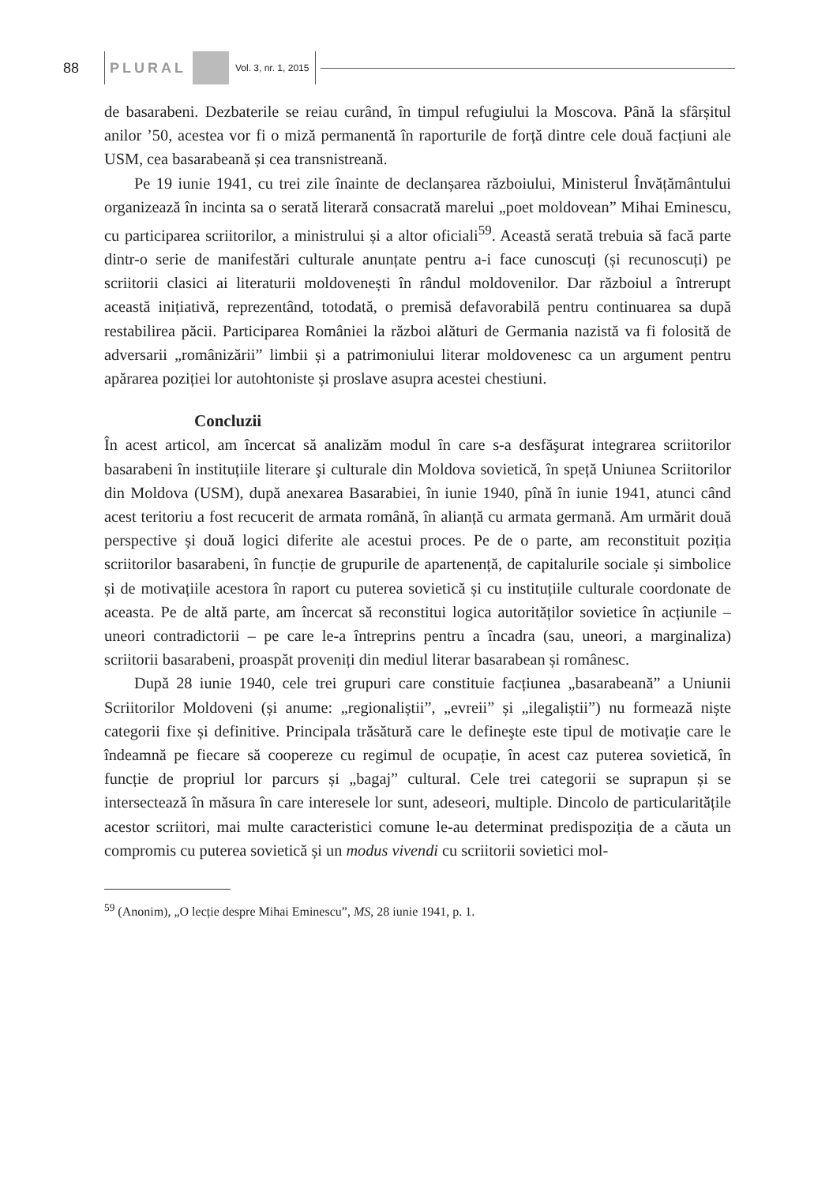88 PLURAL Vol. 3, nr. 1, 2015
de basarabeni. Dezbaterile se reiau curând, în timpul refugiului la Moscova. Până la sfârșitul anilor ’50, acestea vor fi o miză permanentă în raporturile de forță dintre cele două facțiuni ale USM, cea basarabeană și cea transnistreană.
Pe 19 iunie 1941, cu trei zile înainte de declanșarea războiului, Ministerul Învățământului organizează în incinta sa o serată literară consacrată marelui „poet moldovean” Mihai Eminescu, cu participarea scriitorilor, a ministrului și a altor oficiali<sup>59</sup>. Această serată trebuia să facă parte dintr-o serie de manifestări culturale anunțate pentru a-i face cunoscuți (și recunoscuți) pe scriitorii clasici ai literaturii moldovenești în rândul moldovenilor. Dar războiul a întrerupt această inițiativă, reprezentând, totodată, o premisă defavorabilă pentru continuarea sa după restabilirea păcii. Participarea României la război alături de Germania nazistă va fi folosită de adversarii „românizării” limbii și a patrimoniului literar moldovenesc ca un argument pentru apărarea poziției lor autohtoniste și proslave asupra acestei chestiuni.
Concluzii
În acest articol, am încercat să analizăm modul în care s-a desfăşurat integrarea scriitorilor basarabeni în instituțiile literare şi culturale din Moldova sovietică, în speță Uniunea Scriitorilor din Moldova (USM), după anexarea Basarabiei, în iunie 1940, pînă în iunie 1941, atunci când acest teritoriu a fost recucerit de armata română, în alianță cu armata germană. Am urmărit două perspective și două logici diferite ale acestui proces. Pe de o parte, am reconstituit poziția scriitorilor basarabeni, în funcție de grupurile de apartenență, de capitalurile sociale și simbolice și de motivațiile acestora în raport cu puterea sovietică și cu instituțiile culturale coordonate de aceasta. Pe de altă parte, am încercat să reconstitui logica autorităților sovietice în acțiunile – uneori contradictorii – pe care le-a întreprins pentru a încadra (sau, uneori, a marginaliza) scriitorii basarabeni, proaspăt proveniți din mediul literar basarabean și românesc.
După 28 iunie 1940, cele trei grupuri care constituie facțiunea „basarabeană” a Uniunii Scriitorilor Moldoveni (și anume: „regionaliștii”, „evreii” și „ilegaliștii”) nu formează niște categorii fixe și definitive. Principala trăsătură care le defineşte este tipul de motivație care le îndeamnă pe fiecare să coopereze cu regimul de ocupație, în acest caz puterea sovietică, în funcție de propriul lor parcurs și „bagaj” cultural. Cele trei categorii se suprapun și se intersectează în măsura în care interesele lor sunt, adeseori, multiple. Dincolo de particularitățile acestor scriitori, mai multe caracteristici comune le-au determinat predispoziția de a căuta un compromis cu puterea sovietică și un modus vivendi cu scriitorii sovietici mol-
<sup>59</sup> (Anonim), „O lecție despre Mihai Eminescu”, MS, 28 iunie 1941, p. 1.